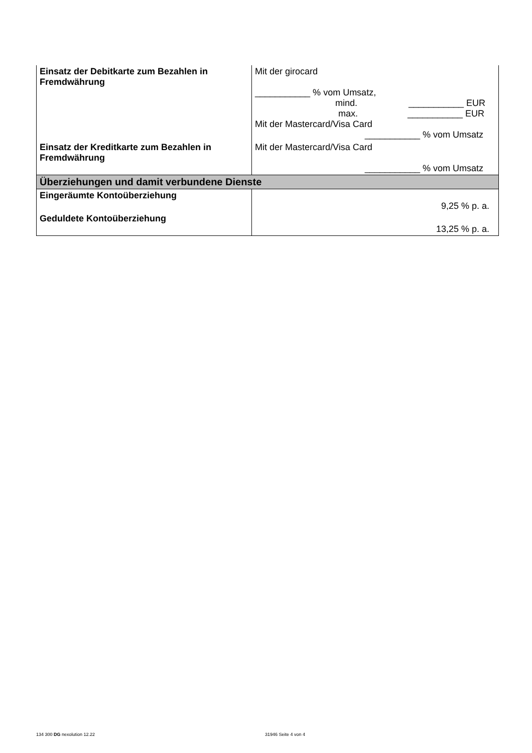| Einsatz der Debitkarte zum Bezahlen in Fremdwährung | Mit der girocard ___________ % vom Umsatz, mind. ___________ EUR max. ___________ EUR Mit der Mastercard/Visa Card ___________ % vom Umsatz |
| Einsatz der Kreditkarte zum Bezahlen in Fremdwährung | Mit der Mastercard/Visa Card ___________ % vom Umsatz |
| Überziehungen und damit verbundene Dienste | |
| Eingeräumte Kontoüberziehung | 9,25 % p. a. |
| Geduldete Kontoüberziehung | 13,25 % p. a. |
134 300 DG nexolution 12.22 31946 Seite 4 von 4